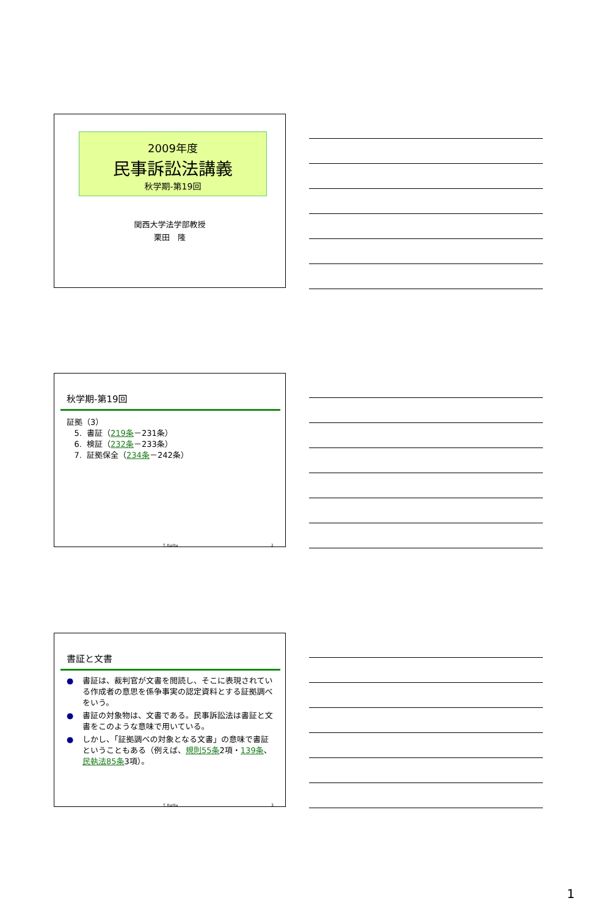2009年度
民事訴訟法講義
秋学期-第19回
関西大学法学部教授
栗田　隆
秋学期-第19回
証拠（3）
5. 書証（219条－231条）
6. 検証（232条－233条）
7. 証拠保全（234条－242条）
T. Kurita 2
書証と文書
● 書証は、裁判官が文書を閲読し、そこに表現されている作成者の意思を係争事実の認定資料とする証拠調べをいう。
● 書証の対象物は、文書である。民事訴訟法は書証と文書をこのような意味で用いている。
● しかし、「証拠調べの対象となる文書」の意味で書証ということもある（例えば、規則55条2項・139条、民執法85条3項）。
T. Kurita 3
1